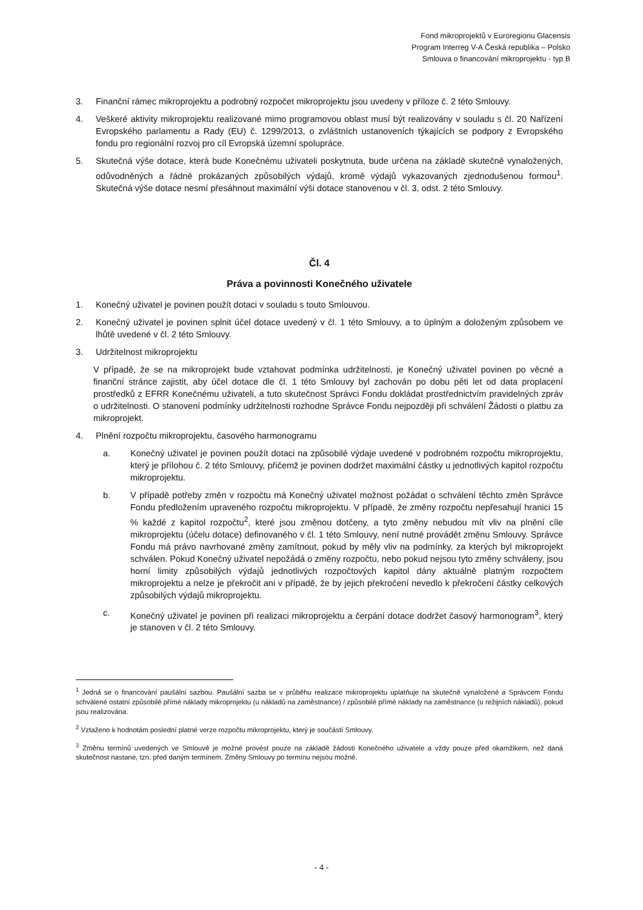Fond mikroprojektů v Euroregionu Glacensis
Program Interreg V-A Česká republika – Polsko
Smlouva o financování mikroprojektu - typ B
3. Finanční rámec mikroprojektu a podrobný rozpočet mikroprojektu jsou uvedeny v příloze č. 2 této Smlouvy.
4. Veškeré aktivity mikroprojektu realizované mimo programovou oblast musí být realizovány v souladu s čl. 20 Nařízení Evropského parlamentu a Rady (EU) č. 1299/2013, o zvláštních ustanoveních týkajících se podpory z Evropského fondu pro regionální rozvoj pro cíl Evropská územní spolupráce.
5. Skutečná výše dotace, která bude Konečnému uživateli poskytnuta, bude určena na základě skutečně vynaložených, odůvodněných a řádně prokázaných způsobilých výdajů, kromě výdajů vykazovaných zjednodušenou formou<sup>1</sup>. Skutečná výše dotace nesmí přesáhnout maximální výši dotace stanovenou v čl. 3, odst. 2 této Smlouvy.
Čl. 4
Práva a povinnosti Konečného uživatele
1. Konečný uživatel je povinen použít dotaci v souladu s touto Smlouvou.
2. Konečný uživatel je povinen splnit účel dotace uvedený v čl. 1 této Smlouvy, a to úplným a doloženým způsobem ve lhůtě uvedené v čl. 2 této Smlouvy.
3. Udržitelnost mikroprojektu
V případě, že se na mikroprojekt bude vztahovat podmínka udržitelnosti, je Konečný uživatel povinen po věcné a finanční stránce zajistit, aby účel dotace dle čl. 1 této Smlouvy byl zachován po dobu pěti let od data proplacení prostředků z EFRR Konečnému uživateli, a tuto skutečnost Správci Fondu dokládat prostřednictvím pravidelných zpráv o udržitelnosti. O stanovení podmínky udržitelnosti rozhodne Správce Fondu nejpozději při schválení Žádosti o platbu za mikroprojekt.
4. Plnění rozpočtu mikroprojektu, časového harmonogramu
a. Konečný uživatel je povinen použít dotaci na způsobilé výdaje uvedené v podrobném rozpočtu mikroprojektu, který je přílohou č. 2 této Smlouvy, přičemž je povinen dodržet maximální částky u jednotlivých kapitol rozpočtu mikroprojektu.
b. V případě potřeby změn v rozpočtu má Konečný uživatel možnost požádat o schválení těchto změn Správce Fondu předložením upraveného rozpočtu mikroprojektu. V případě, že změny rozpočtu nepřesahují hranici 15 % každé z kapitol rozpočtu<sup>2</sup>, které jsou změnou dotčeny, a tyto změny nebudou mít vliv na plnění cíle mikroprojektu (účelu dotace) definovaného v čl. 1 této Smlouvy, není nutné provádět změnu Smlouvy. Správce Fondu má právo navrhované změny zamítnout, pokud by měly vliv na podmínky, za kterých byl mikroprojekt schválen. Pokud Konečný uživatel nepožádá o změny rozpočtu, nebo pokud nejsou tyto změny schváleny, jsou horní limity způsobilých výdajů jednotlivých rozpočtových kapitol dány aktuálně platným rozpočtem mikroprojektu a nelze je překročit ani v případě, že by jejich překročení nevedlo k překročení částky celkových způsobilých výdajů mikroprojektu.
c. Konečný uživatel je povinen při realizaci mikroprojektu a čerpání dotace dodržet časový harmonogram<sup>3</sup>, který je stanoven v čl. 2 této Smlouvy.
<sup>1</sup> Jedná se o financování paušální sazbou. Paušální sazba se v průběhu realizace mikroprojektu uplatňuje na skutečně vynaložené a Správcem Fondu schválené ostatní způsobilé přímé náklady mikroprojektu (u nákladů na zaměstnance) / způsobilé přímé náklady na zaměstnance (u režijních nákladů), pokud jsou realizována.
<sup>2</sup> Vztaženo k hodnotám poslední platné verze rozpočtu mikroprojektu, který je součástí Smlouvy.
<sup>3</sup> Změnu termínů uvedených ve Smlouvě je možné provést pouze na základě žádosti Konečného uživatele a vždy pouze před okamžikem, než daná skutečnost nastane, tzn. před daným termínem. Změny Smlouvy po termínu nejsou možné.
- 4 -